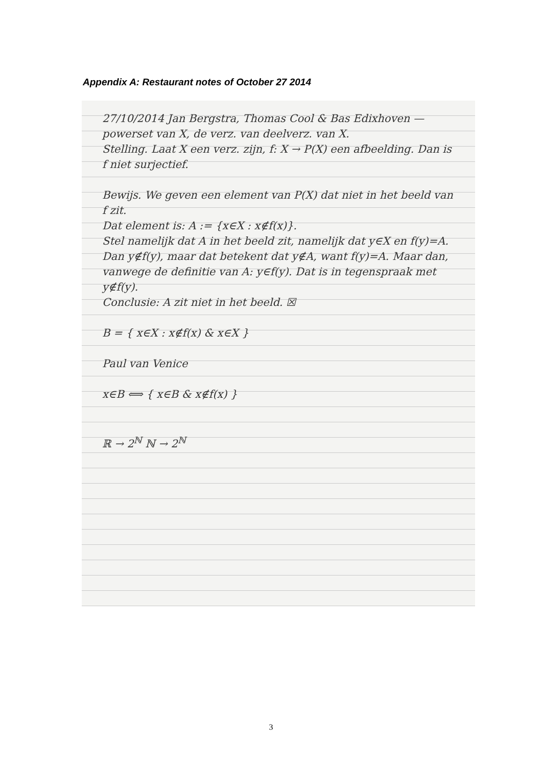Appendix A: Restaurant notes of October 27 2014
27/10/2014 Jan Bergstra, Thomas Cool & Bas Edixhoven — powerset van X, de verz. van deelverz. van X.
Stelling. Laat X een verz. zijn, f: X → P(X) een afbeelding. Dan is f niet surjectief.
Bewijs. We geven een element van P(X) dat niet in het beeld van f zit.
Dat element is: A := {x∈X : x∉f(x)}.
Stel namelijk dat A in het beeld zit, namelijk dat y∈X en f(y)=A. Dan y∉f(y), maar dat betekent dat y∉A, want f(y)=A. Maar dan, vanwege de definitie van A: y∈f(y). Dat is in tegenspraak met y∉f(y).
Conclusie: A zit niet in het beeld. ☒
B = { x∈X : x∉f(x) & x∈X }
Paul van Venice
x∈B ⟺ { x∈B & x∉f(x) }
ℝ → 2<sup>ℕ</sup> ℕ → 2<sup>ℕ</sup>
3